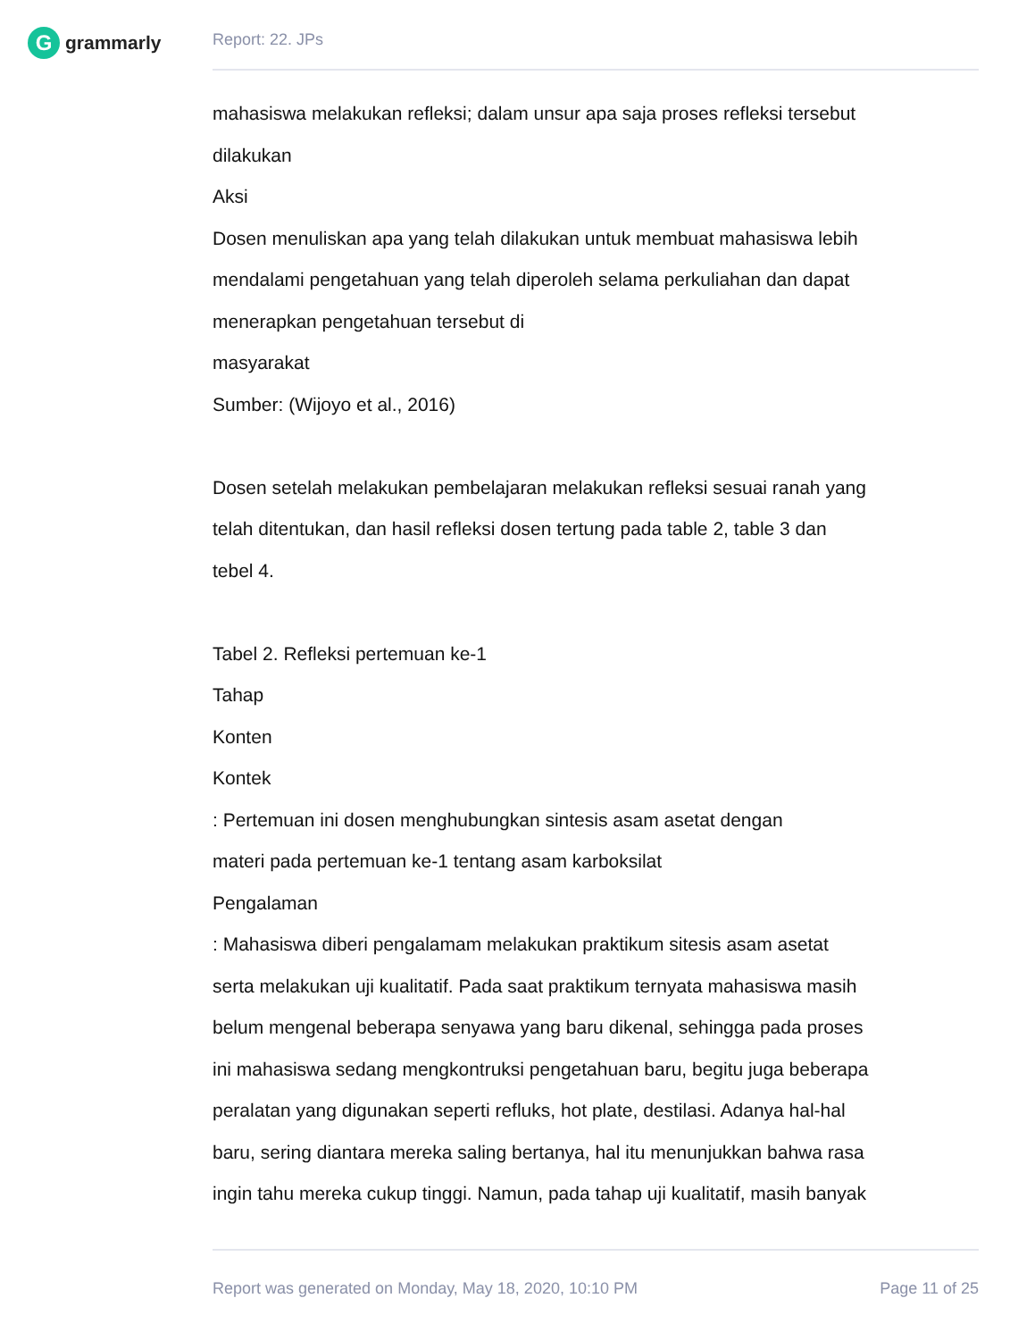Ggrammarly Report: 22. JPs
mahasiswa melakukan refleksi; dalam unsur apa saja proses refleksi tersebut
dilakukan
Aksi
Dosen menuliskan apa yang telah dilakukan untuk membuat mahasiswa lebih
mendalami pengetahuan yang telah diperoleh selama perkuliahan dan dapat
menerapkan pengetahuan tersebut di
masyarakat
Sumber: (Wijoyo et al., 2016)
Dosen setelah melakukan pembelajaran melakukan refleksi sesuai ranah yang
telah ditentukan, dan hasil refleksi dosen tertung pada table 2, table 3 dan
tebel 4.
Tabel 2. Refleksi pertemuan ke-1
Tahap
Konten
Kontek
: Pertemuan ini dosen menghubungkan sintesis asam asetat dengan
materi pada pertemuan ke-1 tentang asam karboksilat
Pengalaman
: Mahasiswa diberi pengalamam melakukan praktikum sitesis asam asetat
serta melakukan uji kualitatif. Pada saat praktikum ternyata mahasiswa masih
belum mengenal beberapa senyawa yang baru dikenal, sehingga pada proses
ini mahasiswa sedang mengkontruksi pengetahuan baru, begitu juga beberapa
peralatan yang digunakan seperti refluks, hot plate, destilasi. Adanya hal-hal
baru, sering diantara mereka saling bertanya, hal itu menunjukkan bahwa rasa
ingin tahu mereka cukup tinggi. Namun, pada tahap uji kualitatif, masih banyak
Report was generated on Monday, May 18, 2020, 10:10 PM Page 11 of 25